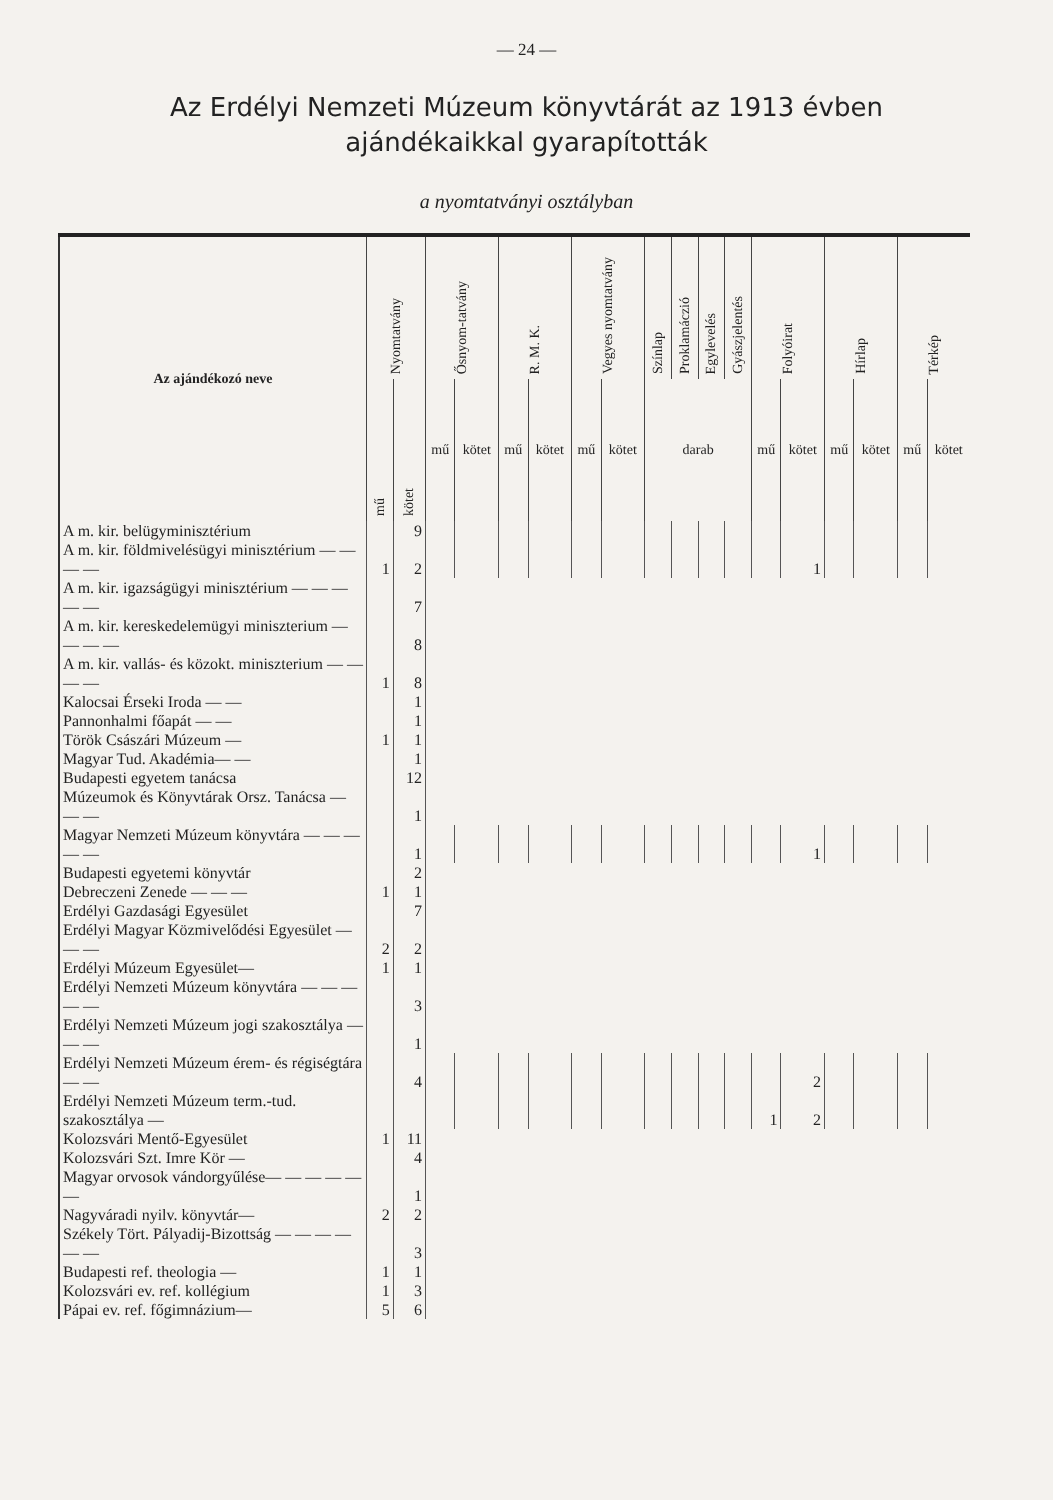— 24 —
Az Erdélyi Nemzeti Múzeum könyvtárát az 1913 évben
ajándékaikkal gyarapították
a nyomtatványi osztályban
| Az ajándékozó neve | Nyomtatvány | | Ősnyom-tatvány | | R. M. K. | | Vegyes nyomtatvány | | Színlap | Proklamáczió | Egylevelés | Gyászjelentés | Folyóirat | | Hírlap | | Térkép | |
| --- | --- | --- | --- | --- | --- | --- | --- | --- | --- | --- | --- | --- | --- | --- | --- | --- | --- | --- |
| | mű | kötet | mű | kötet | mű | kötet | mű | kötet | darab | | | | mű | kötet | mű | kötet | mű | kötet |
| A m. kir. belügyminisztérium | | 9 | | | | | | | | | | | | | | | | |
| A m. kir. földmivelésügyi minisztérium — — — — | 1 | 2 | | | | | | | | | | | | 1 | | | | |
| A m. kir. igazságügyi minisztérium — — — — — | | 7 | | | | | | | | | | | | | | | | |
| A m. kir. kereskedelemügyi miniszterium — — — — | | 8 | | | | | | | | | | | | | | | | |
| A m. kir. vallás- és közokt. miniszterium — — — — | 1 | 8 | | | | | | | | | | | | | | | | |
| Kalocsai Érseki Iroda — — | | 1 | | | | | | | | | | | | | | | | |
| Pannonhalmi főapát — — | | 1 | | | | | | | | | | | | | | | | |
| Török Császári Múzeum — | 1 | 1 | | | | | | | | | | | | | | | | |
| Magyar Tud. Akadémia— — | | 1 | | | | | | | | | | | | | | | | |
| Budapesti egyetem tanácsa | | 12 | | | | | | | | | | | | | | | | |
| Múzeumok és Könyvtárak Orsz. Tanácsa — — — | | 1 | | | | | | | | | | | | | | | | |
| Magyar Nemzeti Múzeum könyvtára — — — — — | | 1 | | | | | | | | | | | | 1 | | | | |
| Budapesti egyetemi könyvtár | | 2 | | | | | | | | | | | | | | | | |
| Debreczeni Zenede — — — | 1 | 1 | | | | | | | | | | | | | | | | |
| Erdélyi Gazdasági Egyesület | | 7 | | | | | | | | | | | | | | | | |
| Erdélyi Magyar Közmivelődési Egyesület — — — | 2 | 2 | | | | | | | | | | | | | | | | |
| Erdélyi Múzeum Egyesület— | 1 | 1 | | | | | | | | | | | | | | | | |
| Erdélyi Nemzeti Múzeum könyvtára — — — — — | | 3 | | | | | | | | | | | | | | | | |
| Erdélyi Nemzeti Múzeum jogi szakosztálya — — — | | 1 | | | | | | | | | | | | | | | | |
| Erdélyi Nemzeti Múzeum érem- és régiségtára— — | | 4 | | | | | | | | | | | | 2 | | | | |
| Erdélyi Nemzeti Múzeum term.-tud. szakosztálya — | | | | | | | | | | | | | 1 | 2 | | | | |
| Kolozsvári Mentő-Egyesület | 1 | 11 | | | | | | | | | | | | | | | | |
| Kolozsvári Szt. Imre Kör — | | 4 | | | | | | | | | | | | | | | | |
| Magyar orvosok vándorgyűlése— — — — — — | | 1 | | | | | | | | | | | | | | | | |
| Nagyváradi nyilv. könyvtár— | 2 | 2 | | | | | | | | | | | | | | | | |
| Székely Tört. Pályadij-Bizottság — — — — — — | | 3 | | | | | | | | | | | | | | | | |
| Budapesti ref. theologia — | 1 | 1 | | | | | | | | | | | | | | | | |
| Kolozsvári ev. ref. kollégium | 1 | 3 | | | | | | | | | | | | | | | | |
| Pápai ev. ref. főgimnázium— | 5 | 6 | | | | | | | | | | | | | | | | |